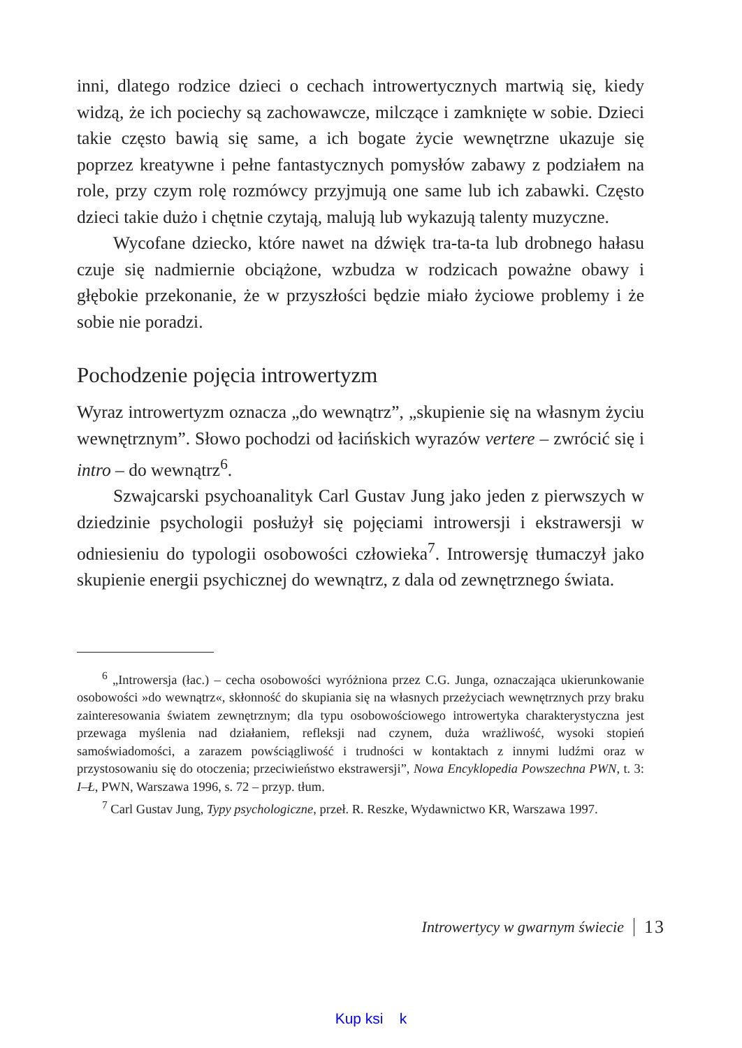inni, dlatego rodzice dzieci o cechach introwertycznych martwią się, kiedy widzą, że ich pociechy są zachowawcze, milczące i zamknięte w sobie. Dzieci takie często bawią się same, a ich bogate życie wewnętrzne ukazuje się poprzez kreatywne i pełne fantastycznych pomysłów zabawy z podziałem na role, przy czym rolę rozmówcy przyjmują one same lub ich zabawki. Często dzieci takie dużo i chętnie czytają, malują lub wykazują talenty muzyczne.
Wycofane dziecko, które nawet na dźwięk tra-ta-ta lub drobnego hałasu czuje się nadmiernie obciążone, wzbudza w rodzicach poważne obawy i głębokie przekonanie, że w przyszłości będzie miało życiowe problemy i że sobie nie poradzi.
Pochodzenie pojęcia introwertyzm
Wyraz introwertyzm oznacza „do wewnątrz”, „skupienie się na własnym życiu wewnętrznym”. Słowo pochodzi od łacińskich wyrazów vertere – zwrócić się i intro – do wewnątrz<sup>6</sup>.
Szwajcarski psychoanalityk Carl Gustav Jung jako jeden z pierwszych w dziedzinie psychologii posłużył się pojęciami introwersji i ekstrawersji w odniesieniu do typologii osobowości człowieka<sup>7</sup>. Introwersję tłumaczył jako skupienie energii psychicznej do wewnątrz, z dala od zewnętrznego świata.
<sup>6</sup> „Introwersja (łac.) – cecha osobowości wyróżniona przez C.G. Junga, oznaczająca ukierunkowanie osobowości »do wewnątrz«, skłonność do skupiania się na własnych przeżyciach wewnętrznych przy braku zainteresowania światem zewnętrznym; dla typu osobowościowego introwertyka charakterystyczna jest przewaga myślenia nad działaniem, refleksji nad czynem, duża wrażliwość, wysoki stopień samoświadomości, a zarazem powściągliwość i trudności w kontaktach z innymi ludźmi oraz w przystosowaniu się do otoczenia; przeciwieństwo ekstrawersji”, Nowa Encyklopedia Powszechna PWN, t. 3: I–Ł, PWN, Warszawa 1996, s. 72 – przyp. tłum.
<sup>7</sup> Carl Gustav Jung, Typy psychologiczne, przeł. R. Reszke, Wydawnictwo KR, Warszawa 1997.
Introwertycy w gwarnym świecie 13
Kup ksi k